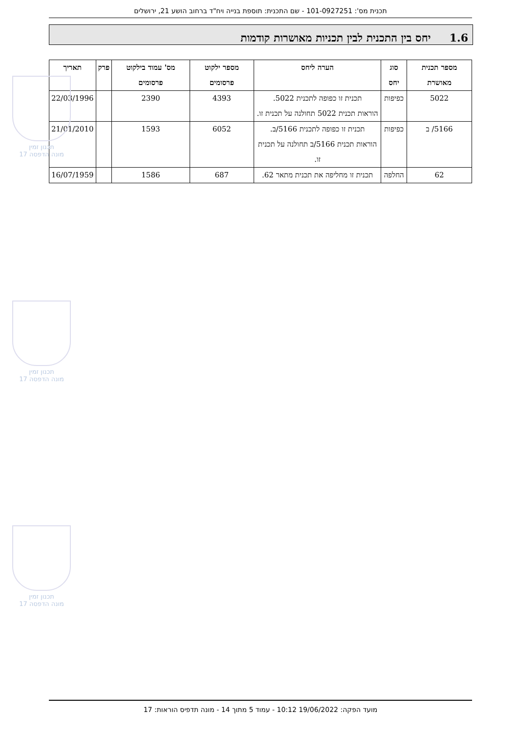תכנית מס': 101-0927251 - שם התכנית: תוספת בנייה ויח"ד ברחוב הושע 21, ירושלים
1.6 יחס בין התכנית לבין תכניות מאושרות קודמות
| מספר תכנית מאושרת | סוג יחס | הערה ליחס | מספר ילקוט פרסומים | מס' עמוד בילקוט פרסומים | פרק | תאריך |
| --- | --- | --- | --- | --- | --- | --- |
| 5022 | כפיפות | תכנית זו כפופה לתכנית 5022. הוראות תכנית 5022 תחולנה על תכנית זו. | 4393 | 2390 | | 22/03/1996 |
| 5166/ ב | כפיפות | תכנית זו כפופה לתכנית 5166/ב. הוראות תכנית 5166/ב תחולנה על תכנית זו. | 6052 | 1593 | | 21/01/2010 |
| 62 | החלפה | תכנית זו מחליפה את תכנית מתאר 62. | 687 | 1586 | | 16/07/1959 |
תכנון זמין
מונה הדפסה 17
תכנון זמין
מונה הדפסה 17
תכנון זמין
מונה הדפסה 17
מועד הפקה: 19/06/2022 10:12 - עמוד 5 מתוך 14 - מונה תדפיס הוראות: 17